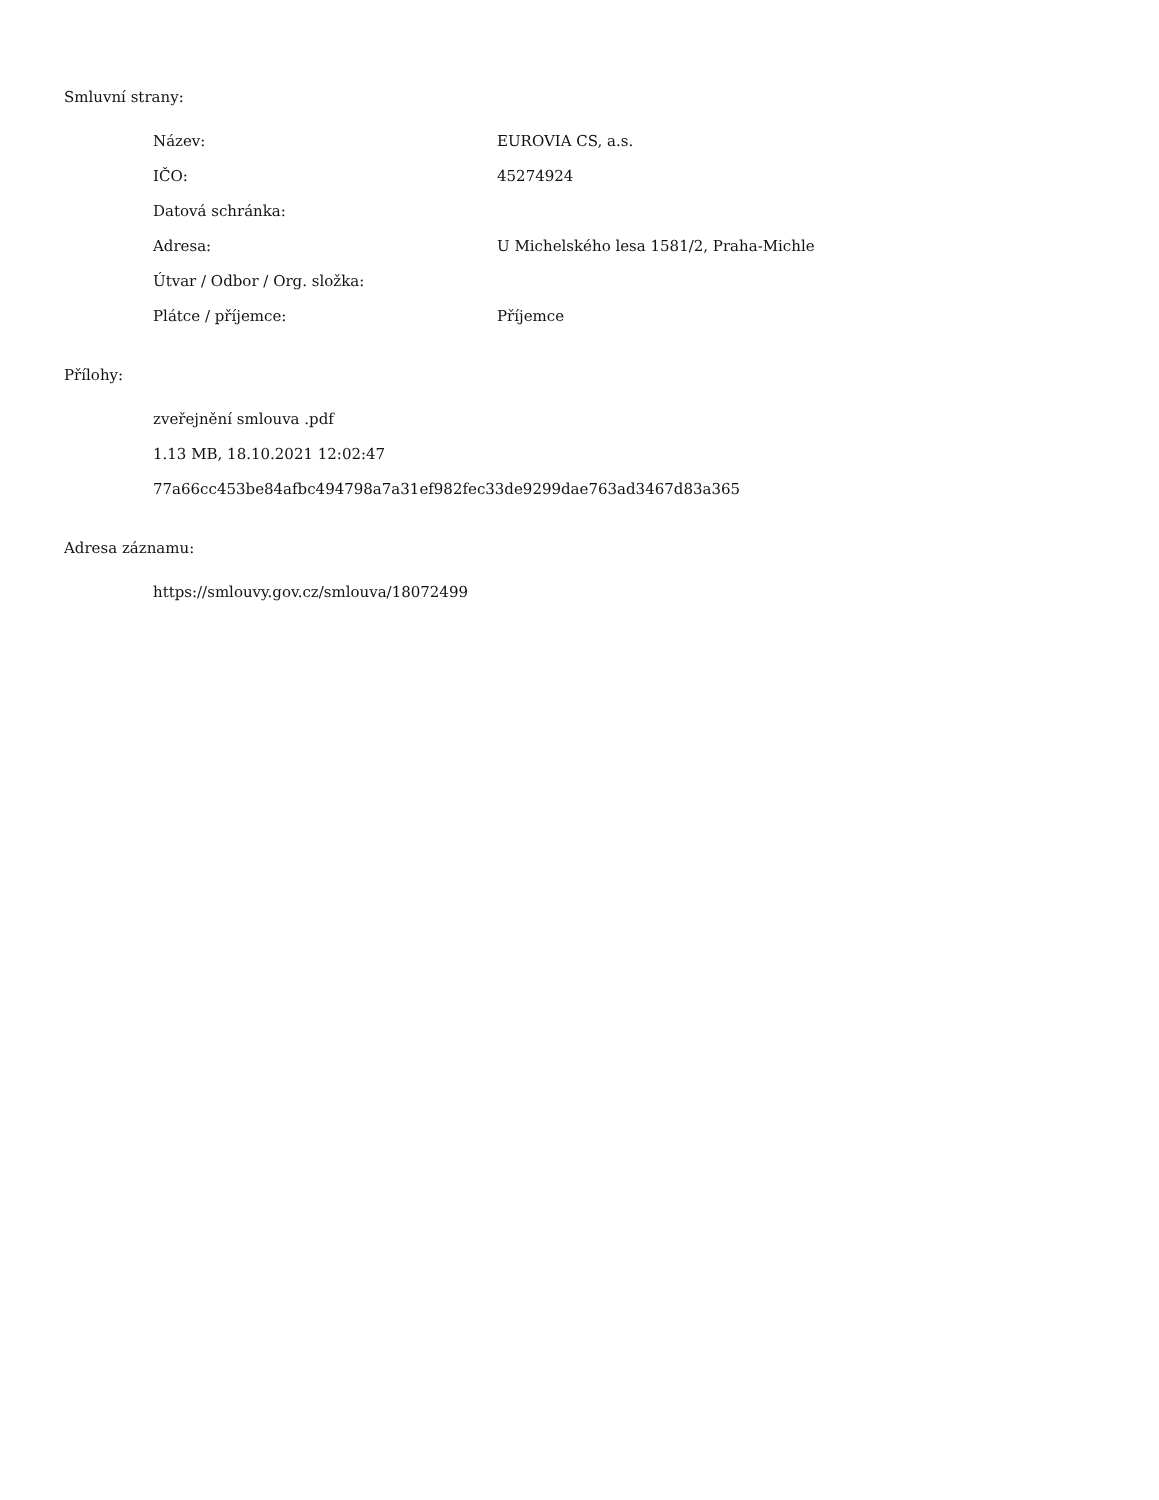Smluvní strany:
| Název: | EUROVIA CS, a.s. |
| IČO: | 45274924 |
| Datová schránka: | |
| Adresa: | U Michelského lesa 1581/2, Praha-Michle |
| Útvar / Odbor / Org. složka: | |
| Plátce / příjemce: | Příjemce |
Přílohy:
zveřejnění smlouva .pdf
1.13 MB, 18.10.2021 12:02:47
77a66cc453be84afbc494798a7a31ef982fec33de9299dae763ad3467d83a365
Adresa záznamu:
https://smlouvy.gov.cz/smlouva/18072499